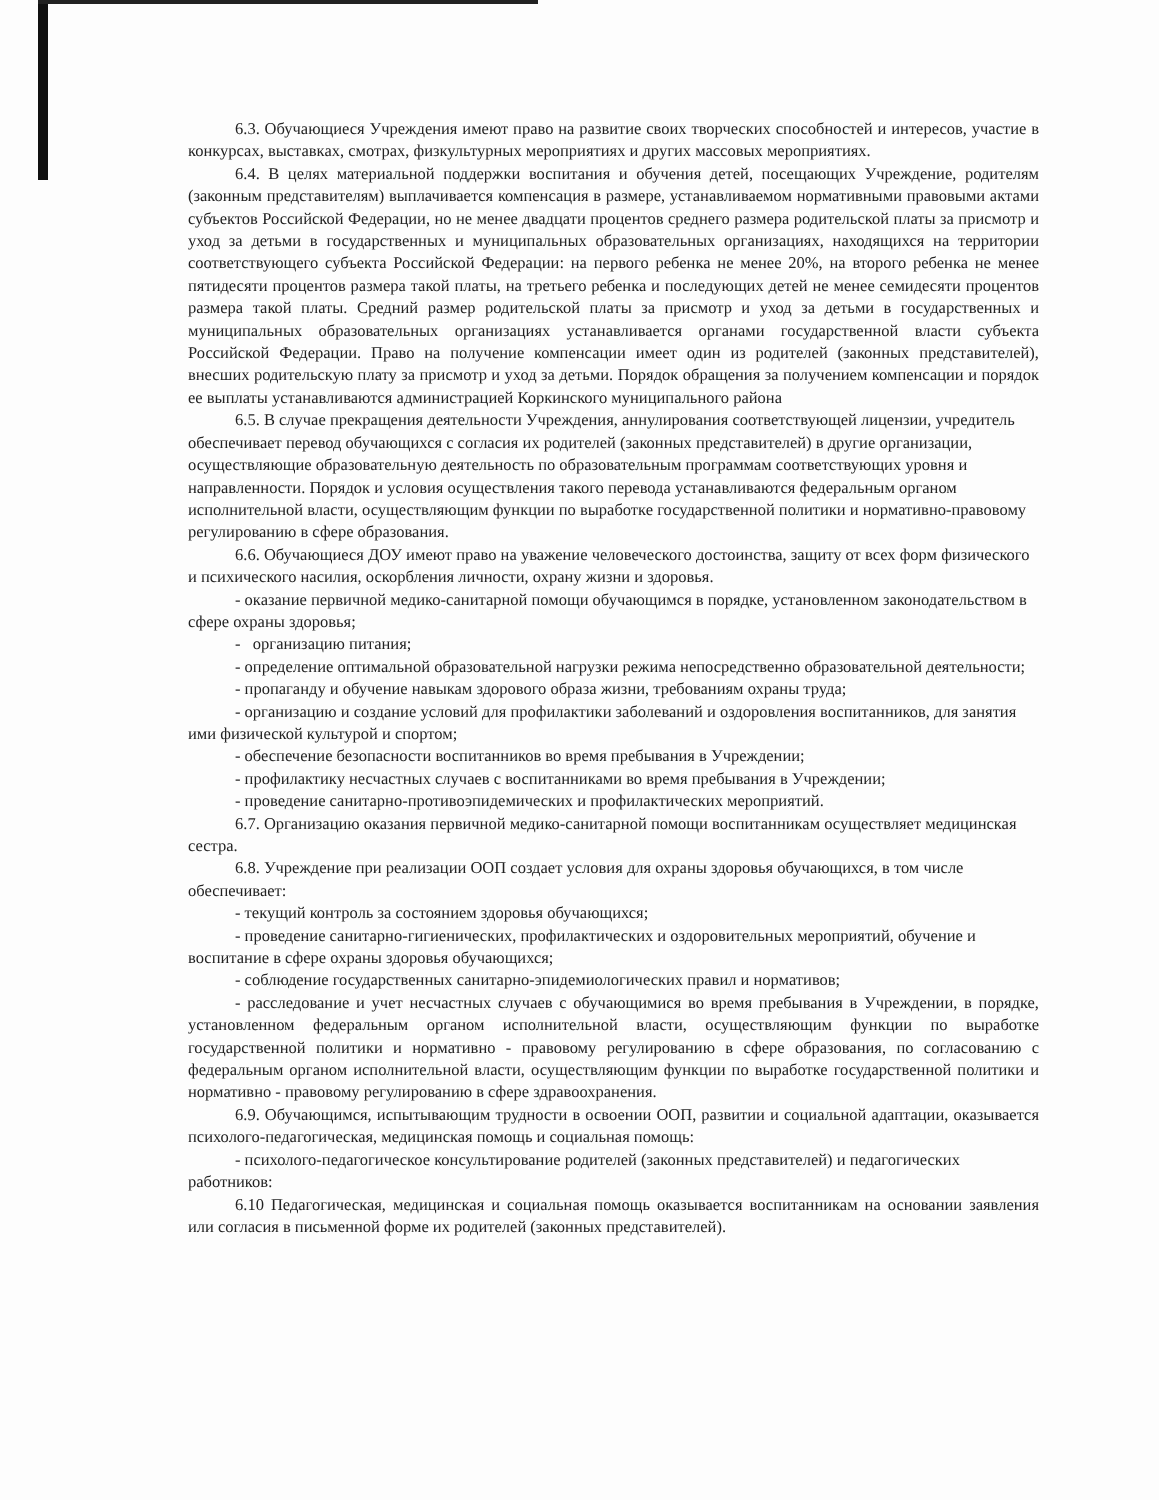6.3. Обучающиеся Учреждения имеют право на развитие своих творческих способностей и интересов, участие в конкурсах, выставках, смотрах, физкультурных мероприятиях и других массовых мероприятиях.
6.4. В целях материальной поддержки воспитания и обучения детей, посещающих Учреждение, родителям (законным представителям) выплачивается компенсация в размере, устанавливаемом нормативными правовыми актами субъектов Российской Федерации, но не менее двадцати процентов среднего размера родительской платы за присмотр и уход за детьми в государственных и муниципальных образовательных организациях, находящихся на территории соответствующего субъекта Российской Федерации: на первого ребенка не менее 20%, на второго ребенка не менее пятидесяти процентов размера такой платы, на третьего ребенка и последующих детей не менее семидесяти процентов размера такой платы. Средний размер родительской платы за присмотр и уход за детьми в государственных и муниципальных образовательных организациях устанавливается органами государственной власти субъекта Российской Федерации. Право на получение компенсации имеет один из родителей (законных представителей), внесших родительскую плату за присмотр и уход за детьми. Порядок обращения за получением компенсации и порядок ее выплаты устанавливаются администрацией Коркинского муниципального района
6.5. В случае прекращения деятельности Учреждения, аннулирования соответствующей лицензии, учредитель обеспечивает перевод обучающихся с согласия их родителей (законных представителей) в другие организации, осуществляющие образовательную деятельность по образовательным программам соответствующих уровня и направленности. Порядок и условия осуществления такого перевода устанавливаются федеральным органом исполнительной власти, осуществляющим функции по выработке государственной политики и нормативно-правовому регулированию в сфере образования.
6.6. Обучающиеся ДОУ имеют право на уважение человеческого достоинства, защиту от всех форм физического и психического насилия, оскорбления личности, охрану жизни и здоровья.
- оказание первичной медико-санитарной помощи обучающимся в порядке, установленном законодательством в сфере охраны здоровья;
- организацию питания;
- определение оптимальной образовательной нагрузки режима непосредственно образовательной деятельности;
- пропаганду и обучение навыкам здорового образа жизни, требованиям охраны труда;
- организацию и создание условий для профилактики заболеваний и оздоровления воспитанников, для занятия ими физической культурой и спортом;
- обеспечение безопасности воспитанников во время пребывания в Учреждении;
- профилактику несчастных случаев с воспитанниками во время пребывания в Учреждении;
- проведение санитарно-противоэпидемических и профилактических мероприятий.
6.7. Организацию оказания первичной медико-санитарной помощи воспитанникам осуществляет медицинская сестра.
6.8. Учреждение при реализации ООП создает условия для охраны здоровья обучающихся, в том числе обеспечивает:
- текущий контроль за состоянием здоровья обучающихся;
- проведение санитарно-гигиенических, профилактических и оздоровительных мероприятий, обучение и воспитание в сфере охраны здоровья обучающихся;
- соблюдение государственных санитарно-эпидемиологических правил и нормативов;
- расследование и учет несчастных случаев с обучающимися во время пребывания в Учреждении, в порядке, установленном федеральным органом исполнительной власти, осуществляющим функции по выработке государственной политики и нормативно - правовому регулированию в сфере образования, по согласованию с федеральным органом исполнительной власти, осуществляющим функции по выработке государственной политики и нормативно - правовому регулированию в сфере здравоохранения.
6.9. Обучающимся, испытывающим трудности в освоении ООП, развитии и социальной адаптации, оказывается психолого-педагогическая, медицинская помощь и социальная помощь:
- психолого-педагогическое консультирование родителей (законных представителей) и педагогических работников:
6.10 Педагогическая, медицинская и социальная помощь оказывается воспитанникам на основании заявления или согласия в письменной форме их родителей (законных представителей).